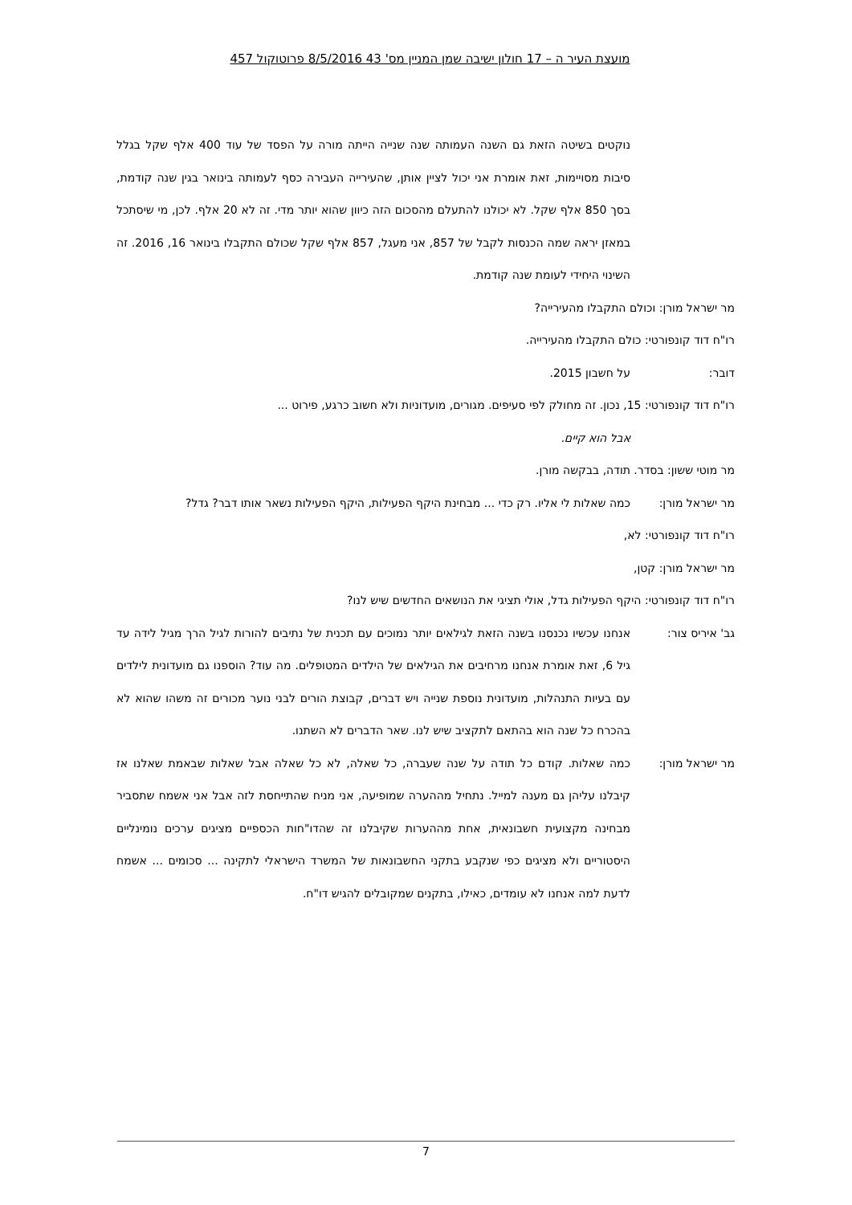מועצת העיר ה – 17 חולון ישיבה שמן המניין מס' 43 8/5/2016 פרוטוקול 457
נוקטים בשיטה הזאת גם השנה העמותה שנה שנייה הייתה מורה על הפסד של עוד 400 אלף שקל בגלל סיבות מסויימות, זאת אומרת אני יכול לציין אותן, שהעירייה העבירה כסף לעמותה בינואר בגין שנה קודמת, בסך 850 אלף שקל. לא יכולנו להתעלם מהסכום הזה כיוון שהוא יותר מדי. זה לא 20 אלף. לכן, מי שיסתכל במאזן יראה שמה הכנסות לקבל של 857, אני מעגל, 857 אלף שקל שכולם התקבלו בינואר 16, 2016. זה השינוי היחידי לעומת שנה קודמת.
מר ישראל מורן: וכולם התקבלו מהעירייה?
רו"ח דוד קונפורטי: כולם התקבלו מהעירייה.
דובר: על חשבון 2015.
רו"ח דוד קונפורטי: 15, נכון. זה מחולק לפי סעיפים. מגורים, מועדוניות ולא חשוב כרגע, פירוט ...
אבל הוא קיים.
מר מוטי ששון: בסדר. תודה, בבקשה מורן.
מר ישראל מורן: כמה שאלות לי אליו. רק כדי ... מבחינת היקף הפעילות, היקף הפעילות נשאר אותו דבר? גדל?
רו"ח דוד קונפורטי: לא,
מר ישראל מורן: קטן,
רו"ח דוד קונפורטי: היקף הפעילות גדל, אולי תציגי את הנושאים החדשים שיש לנו?
גב' איריס צור: אנחנו עכשיו נכנסנו בשנה הזאת לגילאים יותר נמוכים עם תכנית של נתיבים להורות לגיל הרך מגיל לידה עד גיל 6, זאת אומרת אנחנו מרחיבים את הגילאים של הילדים המטופלים. מה עוד? הוספנו גם מועדונית לילדים עם בעיות התנהלות, מועדונית נוספת שנייה ויש דברים, קבוצת הורים לבני נוער מכורים זה משהו שהוא לא בהכרח כל שנה הוא בהתאם לתקציב שיש לנו. שאר הדברים לא השתנו.
מר ישראל מורן: כמה שאלות. קודם כל תודה על שנה שעברה, כל שאלה, לא כל שאלה אבל שאלות שבאמת שאלנו אז קיבלנו עליהן גם מענה למייל. נתחיל מההערה שמופיעה, אני מניח שהתייחסת לזה אבל אני אשמח שתסביר מבחינה מקצועית חשבונאית, אחת מההערות שקיבלנו זה שהדו"חות הכספיים מציגים ערכים נומינליים היסטוריים ולא מציגים כפי שנקבע בתקני החשבונאות של המשרד הישראלי לתקינה ... סכומים ... אשמח לדעת למה אנחנו לא עומדים, כאילו, בתקנים שמקובלים להגיש דו"ח.
7